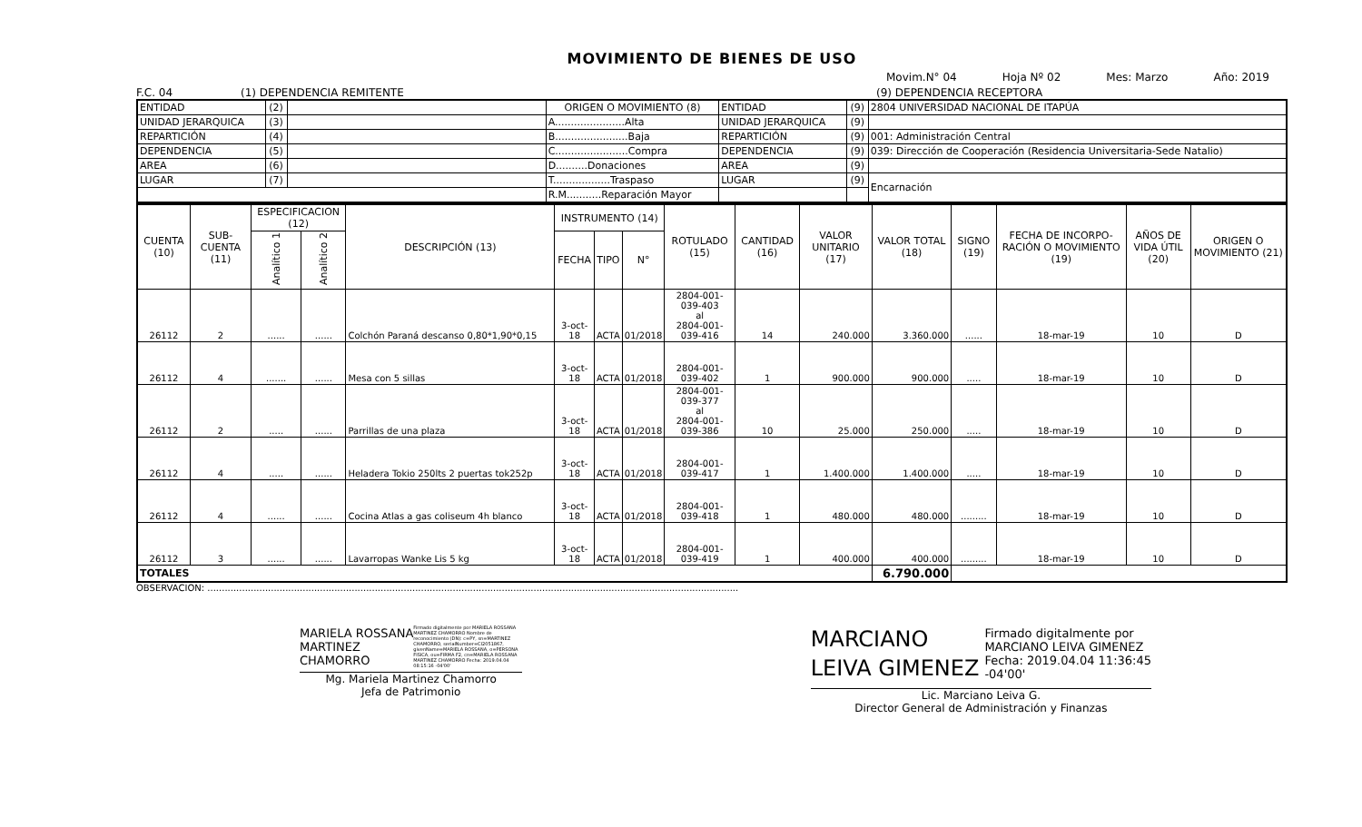MOVIMIENTO DE BIENES DE USO
Movim.N° 04 Hoja Nº 02 Mes: Marzo Año: 2019
F.C. 04 (1) DEPENDENCIA REMITENTE (9) DEPENDENCIA RECEPTORA
| ENTIDAD | (2) | | ORIGEN O MOVIMIENTO (8) | ENTIDAD | (9) | 2804 UNIVERSIDAD NACIONAL DE ITAPÚA |
| UNIDAD JERARQUICA | (3) | | A......................Alta | UNIDAD JERARQUICA | (9) | |
| REPARTICIÓN | (4) | | B.......................Baja | REPARTICIÓN | (9) | 001: Administración Central |
| DEPENDENCIA | (5) | | C.......................Compra | DEPENDENCIA | (9) | 039: Dirección de Cooperación (Residencia Universitaria-Sede Natalio) |
| AREA | (6) | | D..........Donaciones | AREA | (9) | |
| LUGAR | (7) | | T..................Traspaso | LUGAR | (9) | Encarnación |
| | | | R.M...........Reparación Mayor | | | |
| CUENTA (10) | SUB-CUENTA (11) | ESPECIFICACION (12) | | DESCRIPCIÓN (13) | INSTRUMENTO (14) | | | ROTULADO (15) | CANTIDAD (16) | VALOR UNITARIO (17) | VALOR TOTAL (18) | SIGNO (19) | FECHA DE INCORPO-RACIÓN O MOVIMIENTO (19) | AÑOS DE VIDA ÚTIL (20) | ORIGEN O MOVIMIENTO (21) |
| --- | --- | --- | --- | --- | --- | --- | --- | --- | --- | --- | --- | --- | --- | --- | --- |
| | | Analítico 1 | Analítico 2 | | FECHA | TIPO | N° | | | | | | | | |
| 26112 | 2 | ...... | ...... | Colchón Paraná descanso 0,80*1,90*0,15 | 3-oct-18 | ACTA | 01/2018 | 2804-001-039-403 al 2804-001-039-416 | 14 | 240.000 | 3.360.000 | ...... | 18-mar-19 | 10 | D |
| 26112 | 4 | ....... | ...... | Mesa con 5 sillas | 3-oct-18 | ACTA | 01/2018 | 2804-001-039-402 | 1 | 900.000 | 900.000 | ..... | 18-mar-19 | 10 | D |
| 26112 | 2 | ..... | ...... | Parrillas de una plaza | 3-oct-18 | ACTA | 01/2018 | 2804-001-039-377 al 2804-001-039-386 | 10 | 25.000 | 250.000 | ..... | 18-mar-19 | 10 | D |
| 26112 | 4 | ..... | ...... | Heladera Tokio 250lts 2 puertas tok252p | 3-oct-18 | ACTA | 01/2018 | 2804-001-039-417 | 1 | 1.400.000 | 1.400.000 | ..... | 18-mar-19 | 10 | D |
| 26112 | 4 | ...... | ...... | Cocina Atlas a gas coliseum 4h blanco | 3-oct-18 | ACTA | 01/2018 | 2804-001-039-418 | 1 | 480.000 | 480.000 | ......... | 18-mar-19 | 10 | D |
| 26112 | 3 | ...... | ...... | Lavarropas Wanke Lis 5 kg | 3-oct-18 | ACTA | 01/2018 | 2804-001-039-419 | 1 | 400.000 | 400.000 | ......... | 18-mar-19 | 10 | D |
| TOTALES | | | | | | | | | | | 6.790.000 | | | | |
OBSERVACION: ........................................................................................................................................................................................
MARIELA ROSSANA
MARTINEZ
CHAMORRO
Firmado digitalmente por MARIELA ROSSANA MARTINEZ CHAMORRO Nombre de reconocimiento (DN): c=PY, sn=MARTINEZ CHAMORRO, serialNumber=CI2051867, givenName=MARIELA ROSSANA, o=PERSONA FISICA, ou=FIRMA F2, cn=MARIELA ROSSANA MARTINEZ CHAMORRO Fecha: 2019.04.04 08:15:16 -04'00'
Mg. Mariela Martinez Chamorro
Jefa de Patrimonio
MARCIANO
LEIVA GIMENEZ
Firmado digitalmente por
MARCIANO LEIVA GIMENEZ
Fecha: 2019.04.04 11:36:45
-04'00'
Lic. Marciano Leiva G.
Director General de Administración y Finanzas